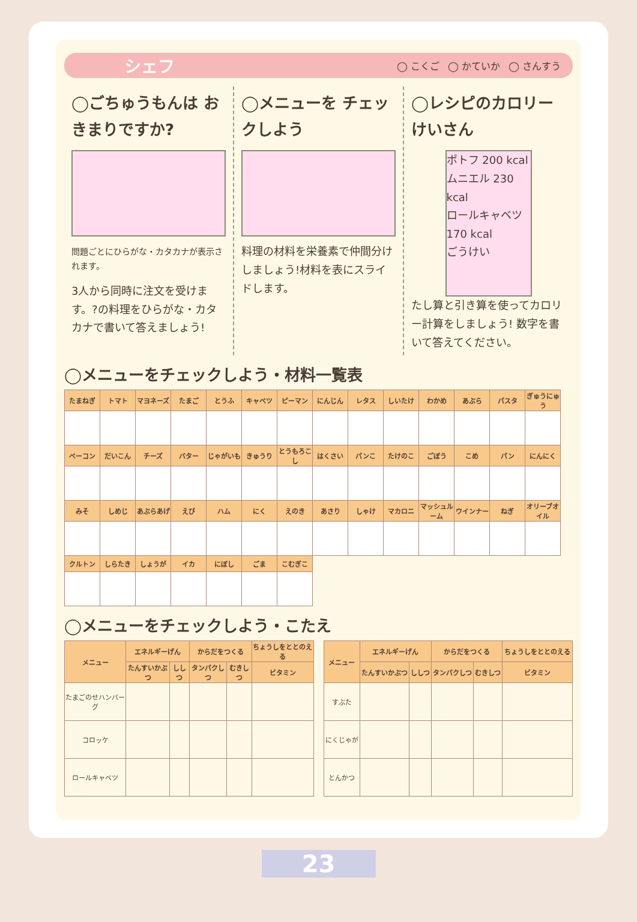シェフ
◯ こくご ◯ かていか ◯ さんすう
◯ごちゅうもんは おきまりですか?
問題ごとにひらがな・カタカナが表示されます。
3人から同時に注文を受けます。?の料理をひらがな・カタカナで書いて答えましょう!
◯メニューを チェックしよう
料理の材料を栄養素で仲間分けしましょう!材料を表にスライドします。
◯レシピのカロリー けいさん
ポトフ 200 kcal
ムニエル 230 kcal
ロールキャベツ 170 kcal
ごうけい
たし算と引き算を使ってカロリー計算をしましょう! 数字を書いて答えてください。
◯メニューをチェックしよう・材料一覧表
| たまねぎ | トマト | マヨネーズ | たまご | とうふ | キャベツ | ピーマン | にんじん | レタス | しいたけ | わかめ | あぶら | パスタ | ぎゅうにゅう |
| --- | --- | --- | --- | --- | --- | --- | --- | --- | --- | --- | --- | --- | --- |
| ベーコン | だいこん | チーズ | バター | じゃがいも | きゅうり | とうもろこし | はくさい | パンこ | たけのこ | ごぼう | こめ | パン | にんにく |
| みそ | しめじ | あぶらあげ | えび | ハム | にく | えのき | あさり | しゃけ | マカロニ | マッシュルーム | ウインナー | ねぎ | オリーブオイル |
| クルトン | しらたき | しょうが | イカ | にぼし | ごま | こむぎこ | | | | | | | |
◯メニューをチェックしよう・こたえ
| メニュー | エネルギーげん | | からだをつくる | | ちょうしをととのえる |
| --- | --- | --- | --- | --- | --- |
| | たんすいかぶつ | ししつ | タンパクしつ | むきしつ | ビタミン |
| たまごのせハンバーグ | | | | | |
| コロッケ | | | | | |
| ロールキャベツ | | | | | |
| メニュー | エネルギーげん | | からだをつくる | | ちょうしをととのえる |
| --- | --- | --- | --- | --- | --- |
| | たんすいかぶつ | ししつ | タンパクしつ | むきしつ | ビタミン |
| すぶた | | | | | |
| にくじゃが | | | | | |
| とんかつ | | | | | |
23